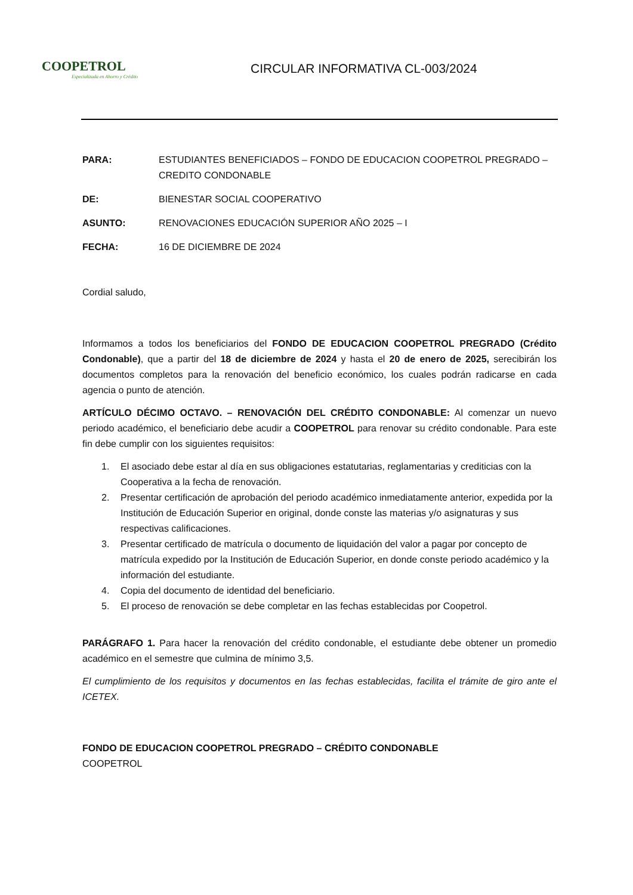COOPETROL
Especializada en Ahorro y Crédito
CIRCULAR INFORMATIVA CL-003/2024
PARA: ESTUDIANTES BENEFICIADOS – FONDO DE EDUCACION COOPETROL PREGRADO – CREDITO CONDONABLE
DE: BIENESTAR SOCIAL COOPERATIVO
ASUNTO: RENOVACIONES EDUCACIÓN SUPERIOR AÑO 2025 – I
FECHA: 16 DE DICIEMBRE DE 2024
Cordial saludo,
Informamos a todos los beneficiarios del FONDO DE EDUCACION COOPETROL PREGRADO (Crédito Condonable), que a partir del 18 de diciembre de 2024 y hasta el 20 de enero de 2025, serecibirán los documentos completos para la renovación del beneficio económico, los cuales podrán radicarse en cada agencia o punto de atención.
ARTÍCULO DÉCIMO OCTAVO. – RENOVACIÓN DEL CRÉDITO CONDONABLE: Al comenzar un nuevo periodo académico, el beneficiario debe acudir a COOPETROL para renovar su crédito condonable. Para este fin debe cumplir con los siguientes requisitos:
1. El asociado debe estar al día en sus obligaciones estatutarias, reglamentarias y crediticias con la Cooperativa a la fecha de renovación.
2. Presentar certificación de aprobación del periodo académico inmediatamente anterior, expedida por la Institución de Educación Superior en original, donde conste las materias y/o asignaturas y sus respectivas calificaciones.
3. Presentar certificado de matrícula o documento de liquidación del valor a pagar por concepto de matrícula expedido por la Institución de Educación Superior, en donde conste periodo académico y la información del estudiante.
4. Copia del documento de identidad del beneficiario.
5. El proceso de renovación se debe completar en las fechas establecidas por Coopetrol.
PARÁGRAFO 1. Para hacer la renovación del crédito condonable, el estudiante debe obtener un promedio académico en el semestre que culmina de mínimo 3,5.
El cumplimiento de los requisitos y documentos en las fechas establecidas, facilita el trámite de giro ante el ICETEX.
FONDO DE EDUCACION COOPETROL PREGRADO – CRÉDITO CONDONABLE
COOPETROL